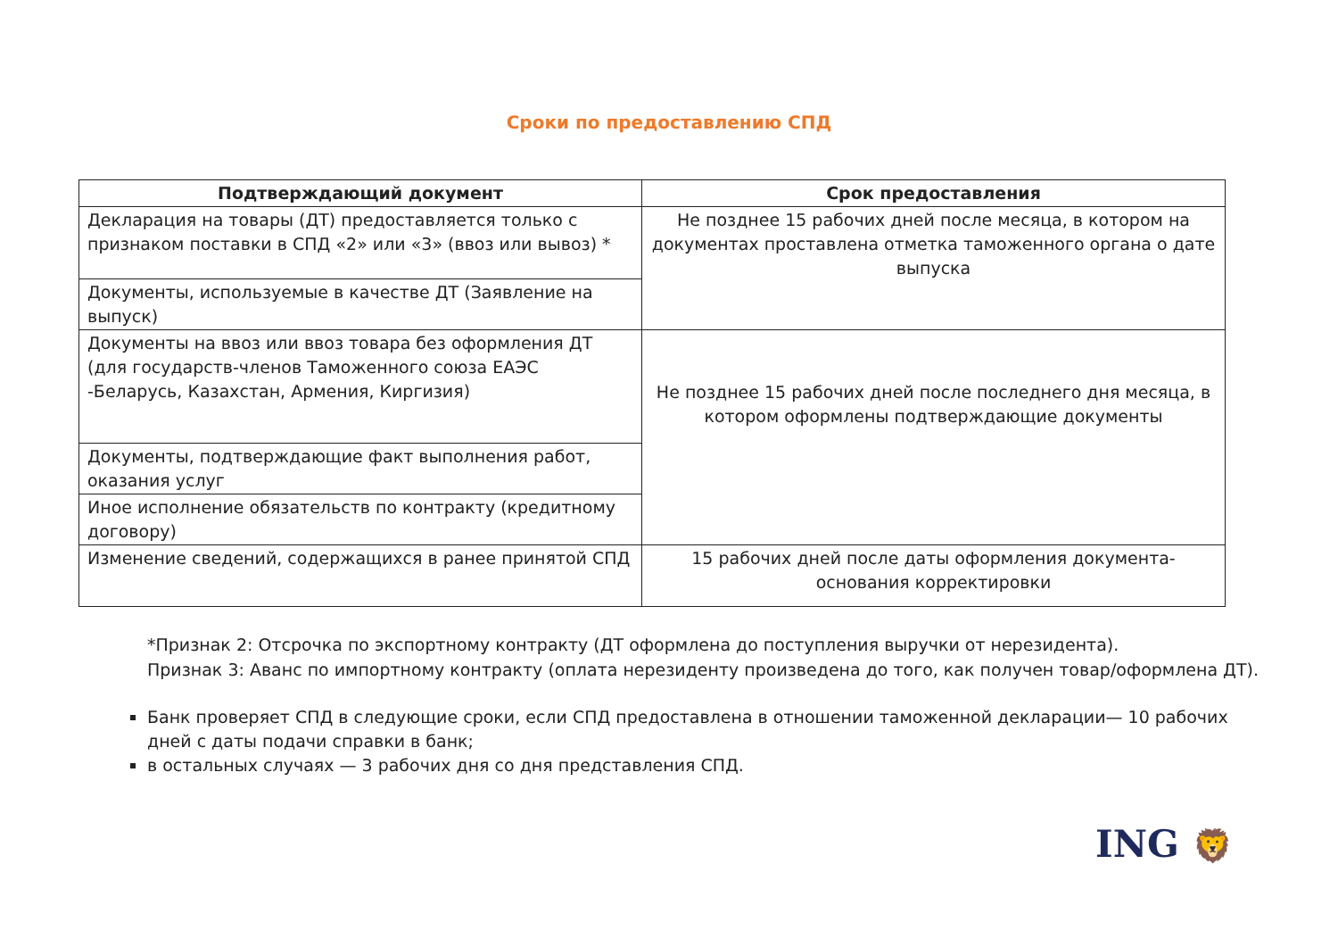Сроки по предоставлению СПД
| Подтверждающий документ | Срок предоставления |
| --- | --- |
| Декларация на товары (ДТ) предоставляется только с признаком поставки в СПД «2» или «3» (ввоз или вывоз) * | Не позднее 15 рабочих дней после месяца, в котором на документах проставлена отметка таможенного органа о дате выпуска |
| Документы, используемые в качестве ДТ (Заявление на выпуск) | |
| Документы на ввоз или ввоз товара без оформления ДТ (для государств-членов Таможенного союза ЕАЭС -Беларусь, Казахстан, Армения, Киргизия) | Не позднее 15 рабочих дней после последнего дня месяца, в котором оформлены подтверждающие документы |
| Документы, подтверждающие факт выполнения работ, оказания услуг | |
| Иное исполнение обязательств по контракту (кредитному договору) | |
| Изменение сведений, содержащихся в ранее принятой СПД | 15 рабочих дней после даты оформления документа-основания корректировки |
*Признак 2: Отсрочка по экспортному контракту (ДТ оформлена до поступления выручки от нерезидента).
Признак 3: Аванс по импортному контракту (оплата нерезиденту произведена до того, как получен товар/оформлена ДТ).
Банк проверяет СПД в следующие сроки, если СПД предоставлена в отношении таможенной декларации— 10 рабочих дней с даты подачи справки в банк;
в остальных случаях — 3 рабочих дня со дня представления СПД.
ING 🦁